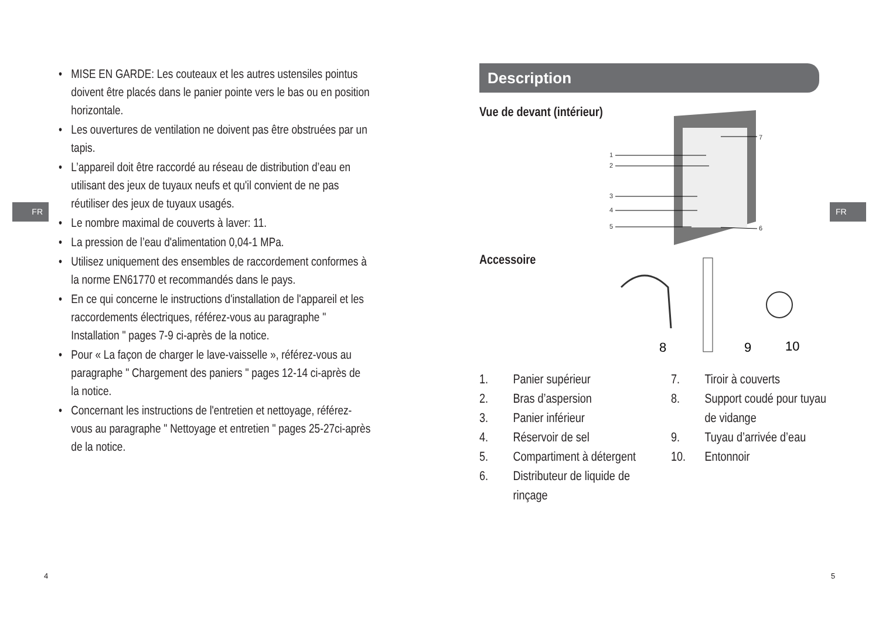FR
• MISE EN GARDE: Les couteaux et les autres ustensiles pointus doivent être placés dans le panier pointe vers le bas ou en position horizontale.
• Les ouvertures de ventilation ne doivent pas être obstruées par un tapis.
• L’appareil doit être raccordé au réseau de distribution d’eau en utilisant des jeux de tuyaux neufs et qu'il convient de ne pas réutiliser des jeux de tuyaux usagés.
• Le nombre maximal de couverts à laver: 11.
• La pression de l’eau d'alimentation 0,04-1 MPa.
• Utilisez uniquement des ensembles de raccordement conformes à la norme EN61770 et recommandés dans le pays.
• En ce qui concerne le instructions d'installation de l'appareil et les raccordements électriques, référez-vous au paragraphe " Installation " pages 7-9 ci-après de la notice.
• Pour « La façon de charger le lave-vaisselle », référez-vous au paragraphe " Chargement des paniers " pages 12-14 ci-après de la notice.
• Concernant les instructions de l'entretien et nettoyage, référez-vous au paragraphe " Nettoyage et entretien " pages 25-27ci-après de la notice.
4
FR
Description
Vue de devant (intérieur)
1
2
3
4
5
6
7
Accessoire
8
9
10
1. Panier supérieur
2. Bras d’aspersion
3. Panier inférieur
4. Réservoir de sel
5. Compartiment à détergent
6. Distributeur de liquide de
rinçage
7. Tiroir à couverts
8. Support coudé pour tuyau
de vidange
9. Tuyau d’arrivée d’eau
10. Entonnoir
5